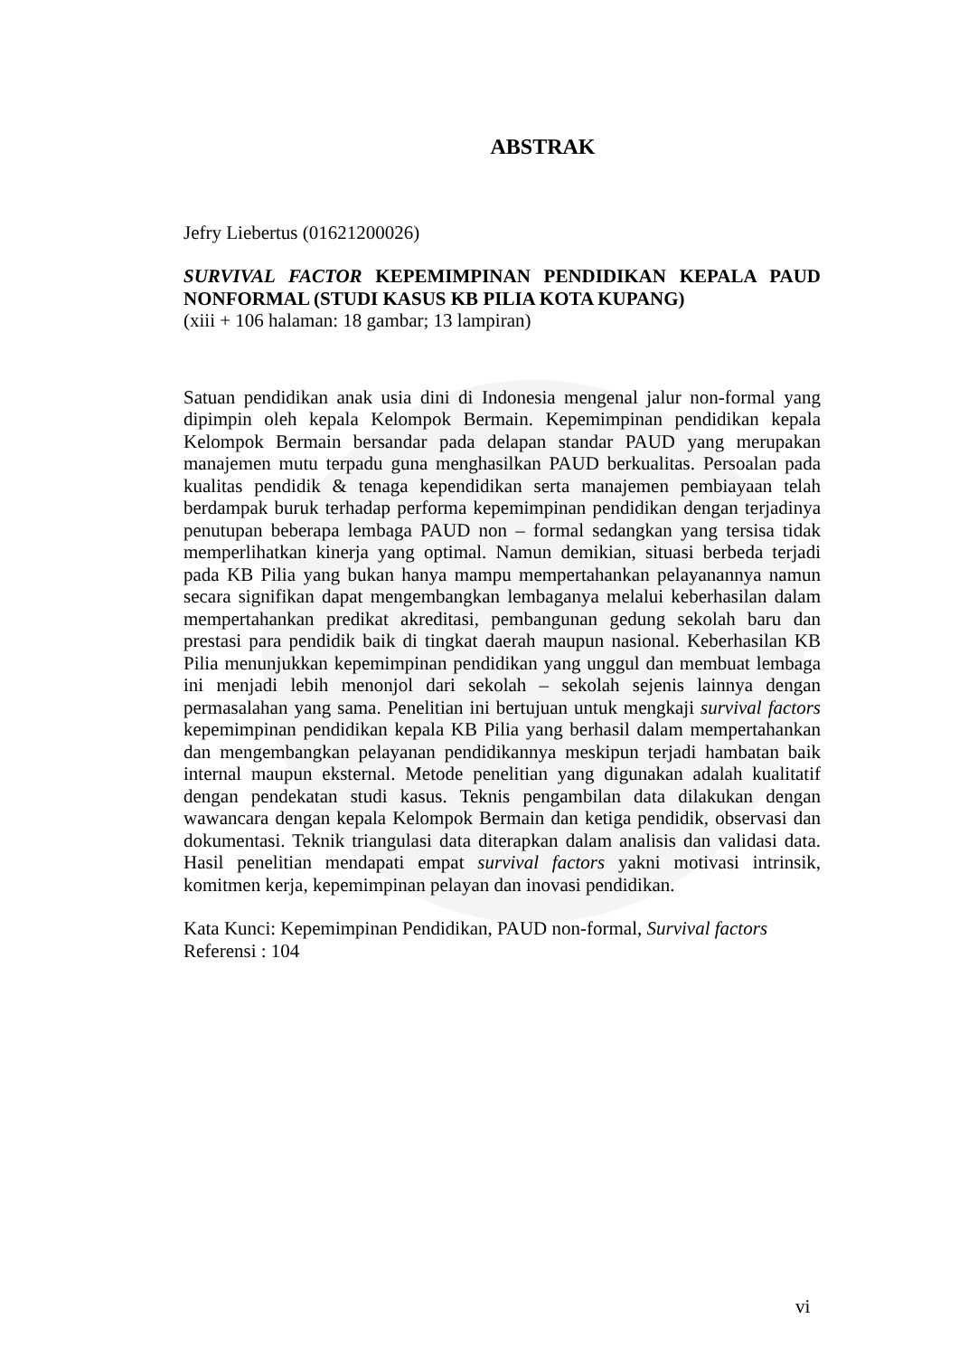ABSTRAK
Jefry Liebertus (01621200026)
SURVIVAL FACTOR KEPEMIMPINAN PENDIDIKAN KEPALA PAUD NONFORMAL (STUDI KASUS KB PILIA KOTA KUPANG)
(xiii + 106 halaman: 18 gambar; 13 lampiran)
Satuan pendidikan anak usia dini di Indonesia mengenal jalur non-formal yang dipimpin oleh kepala Kelompok Bermain. Kepemimpinan pendidikan kepala Kelompok Bermain bersandar pada delapan standar PAUD yang merupakan manajemen mutu terpadu guna menghasilkan PAUD berkualitas. Persoalan pada kualitas pendidik & tenaga kependidikan serta manajemen pembiayaan telah berdampak buruk terhadap performa kepemimpinan pendidikan dengan terjadinya penutupan beberapa lembaga PAUD non – formal sedangkan yang tersisa tidak memperlihatkan kinerja yang optimal. Namun demikian, situasi berbeda terjadi pada KB Pilia yang bukan hanya mampu mempertahankan pelayanannya namun secara signifikan dapat mengembangkan lembaganya melalui keberhasilan dalam mempertahankan predikat akreditasi, pembangunan gedung sekolah baru dan prestasi para pendidik baik di tingkat daerah maupun nasional. Keberhasilan KB Pilia menunjukkan kepemimpinan pendidikan yang unggul dan membuat lembaga ini menjadi lebih menonjol dari sekolah – sekolah sejenis lainnya dengan permasalahan yang sama. Penelitian ini bertujuan untuk mengkaji survival factors kepemimpinan pendidikan kepala KB Pilia yang berhasil dalam mempertahankan dan mengembangkan pelayanan pendidikannya meskipun terjadi hambatan baik internal maupun eksternal. Metode penelitian yang digunakan adalah kualitatif dengan pendekatan studi kasus. Teknis pengambilan data dilakukan dengan wawancara dengan kepala Kelompok Bermain dan ketiga pendidik, observasi dan dokumentasi. Teknik triangulasi data diterapkan dalam analisis dan validasi data. Hasil penelitian mendapati empat survival factors yakni motivasi intrinsik, komitmen kerja, kepemimpinan pelayan dan inovasi pendidikan.
Kata Kunci: Kepemimpinan Pendidikan, PAUD non-formal, Survival factors
Referensi : 104
vi